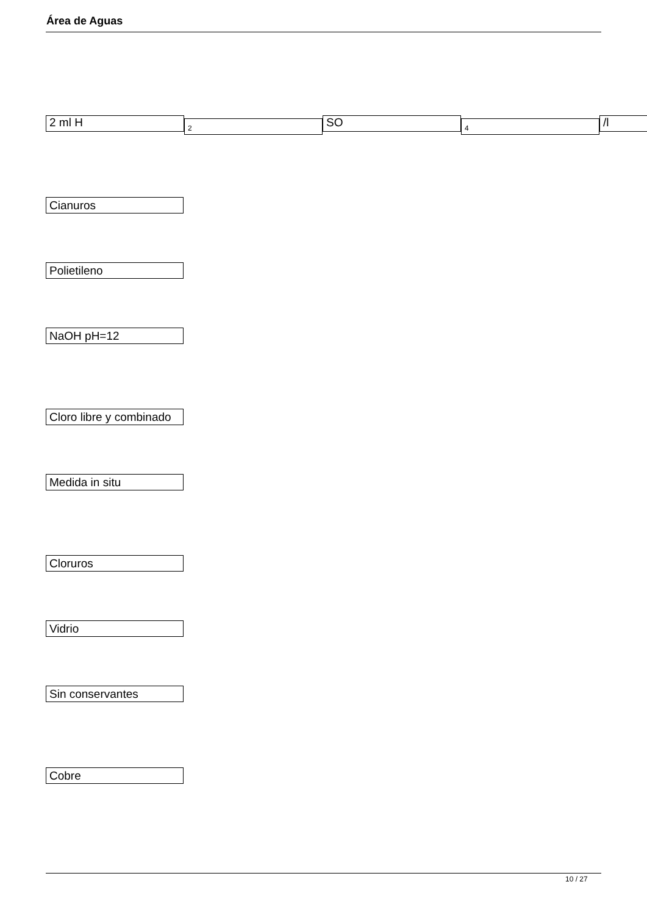Área de Aguas
2 ml H
2
SO
4
/l
Cianuros
Polietileno
NaOH pH=12
Cloro libre y combinado
Medida in situ
Cloruros
Vidrio
Sin conservantes
Cobre
10 / 27